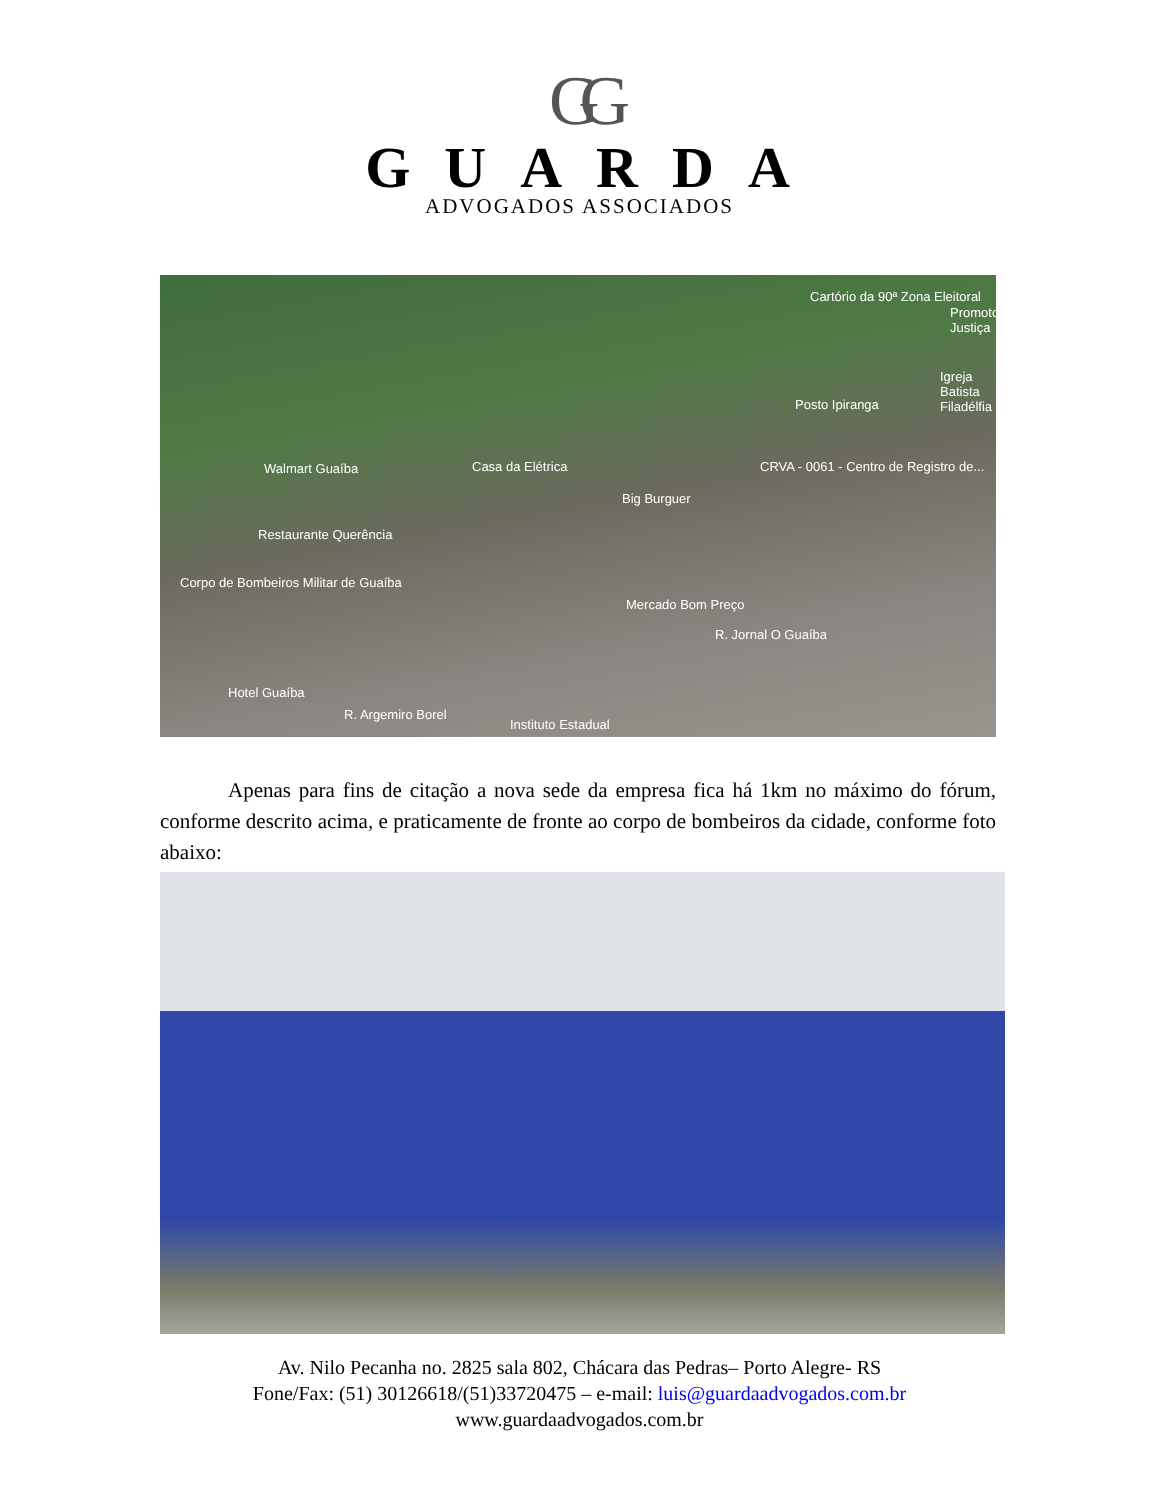GG
GUARDA
ADVOGADOS ASSOCIADOS
Cartório da 90ª Zona Eleitoral
Promotoria Justiça
Igreja Batista Filadélfia
Posto Ipiranga
Walmart Guaíba Casa da Elétrica CRVA - 0061 - Centro de Registro de...
Big Burguer
Restaurante Querência
Corpo de Bombeiros Militar de Guaíba
Mercado Bom Preço
R. Jornal O Guaíba
Hotel Guaíba
R. Argemiro Borel
Instituto Estadual
Apenas para fins de citação a nova sede da empresa fica há 1km no máximo do fórum, conforme descrito acima, e praticamente de fronte ao corpo de bombeiros da cidade, conforme foto abaixo:
Av. Nilo Pecanha no. 2825 sala 802, Chácara das Pedras– Porto Alegre- RS
Fone/Fax: (51) 30126618/(51)33720475 – e-mail: luis@guardaadvogados.com.br
www.guardaadvogados.com.br